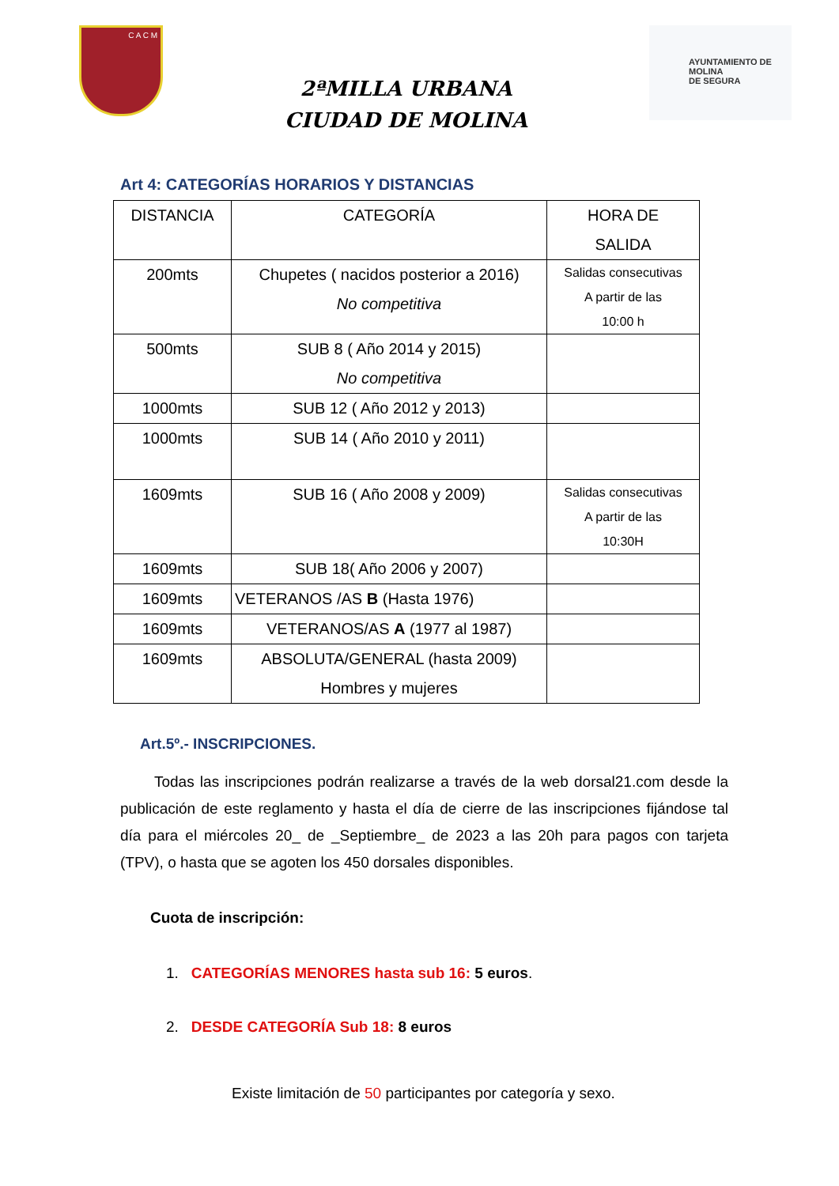C A C M
2ªMILLA URBANA
CIUDAD DE MOLINA
AYUNTAMIENTO DE
MOLINA
DE SEGURA
Art 4: CATEGORÍAS HORARIOS Y DISTANCIAS
| DISTANCIA | CATEGORÍA | HORA DE SALIDA |
| --- | --- | --- |
| 200mts | Chupetes ( nacidos posterior a 2016) No competitiva | Salidas consecutivas A partir de las 10:00 h |
| 500mts | SUB 8 ( Año 2014 y 2015) No competitiva | |
| 1000mts | SUB 12 ( Año 2012 y 2013) | |
| 1000mts | SUB 14 ( Año 2010 y 2011) | |
| 1609mts | SUB 16 ( Año 2008 y 2009) | Salidas consecutivas A partir de las 10:30H |
| 1609mts | SUB 18( Año 2006 y 2007) | |
| 1609mts | VETERANOS /AS B (Hasta 1976) | |
| 1609mts | VETERANOS/AS A (1977 al 1987) | |
| 1609mts | ABSOLUTA/GENERAL (hasta 2009) Hombres y mujeres | |
Art.5º.- INSCRIPCIONES.
Todas las inscripciones podrán realizarse a través de la web dorsal21.com desde la publicación de este reglamento y hasta el día de cierre de las inscripciones fijándose tal día para el miércoles 20_ de _Septiembre_ de 2023 a las 20h para pagos con tarjeta (TPV), o hasta que se agoten los 450 dorsales disponibles.
Cuota de inscripción:
1. CATEGORÍAS MENORES hasta sub 16: 5 euros.
2. DESDE CATEGORÍA Sub 18: 8 euros
Existe limitación de 50 participantes por categoría y sexo.